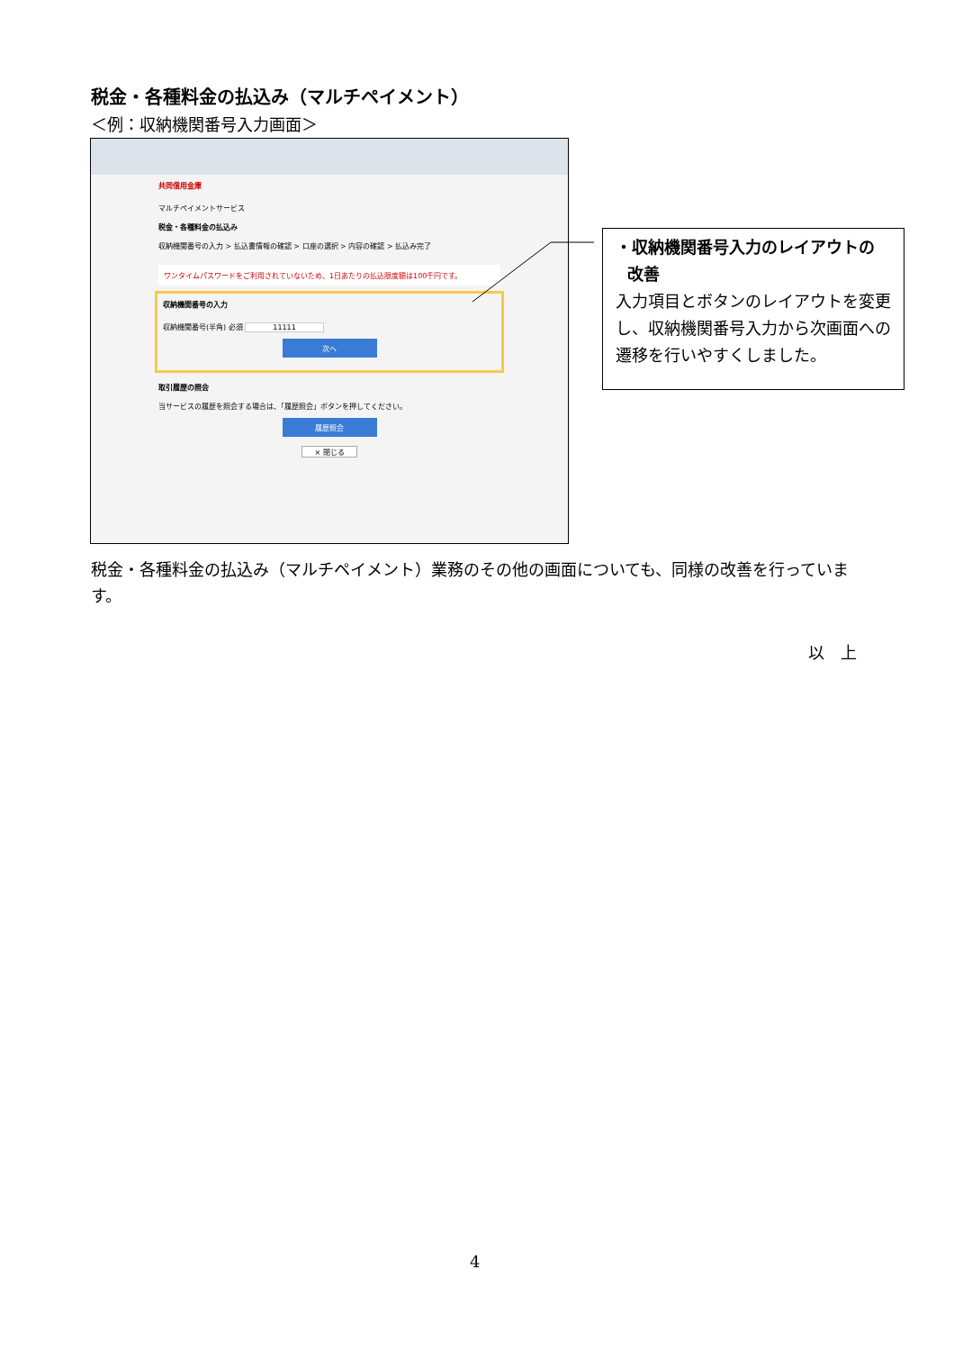税金・各種料金の払込み（マルチペイメント）
＜例：収納機関番号入力画面＞
共同信用金庫
マルチペイメントサービス
税金・各種料金の払込み
収納機関番号の入力 > 払込書情報の確認 > 口座の選択 > 内容の確認 > 払込み完了
ワンタイムパスワードをご利用されていないため、1日あたりの払込限度額は100千円です。
収納機関番号の入力
収納機関番号(半角) 必須 11111
次へ
取引履歴の照会
当サービスの履歴を照会する場合は、「履歴照会」ボタンを押してください。
履歴照会
× 閉じる
・収納機関番号入力のレイアウトの
改善
入力項目とボタンのレイアウトを変更し、収納機関番号入力から次画面への遷移を行いやすくしました。
税金・各種料金の払込み（マルチペイメント）業務のその他の画面についても、同様の改善を行っています。
以　上
4